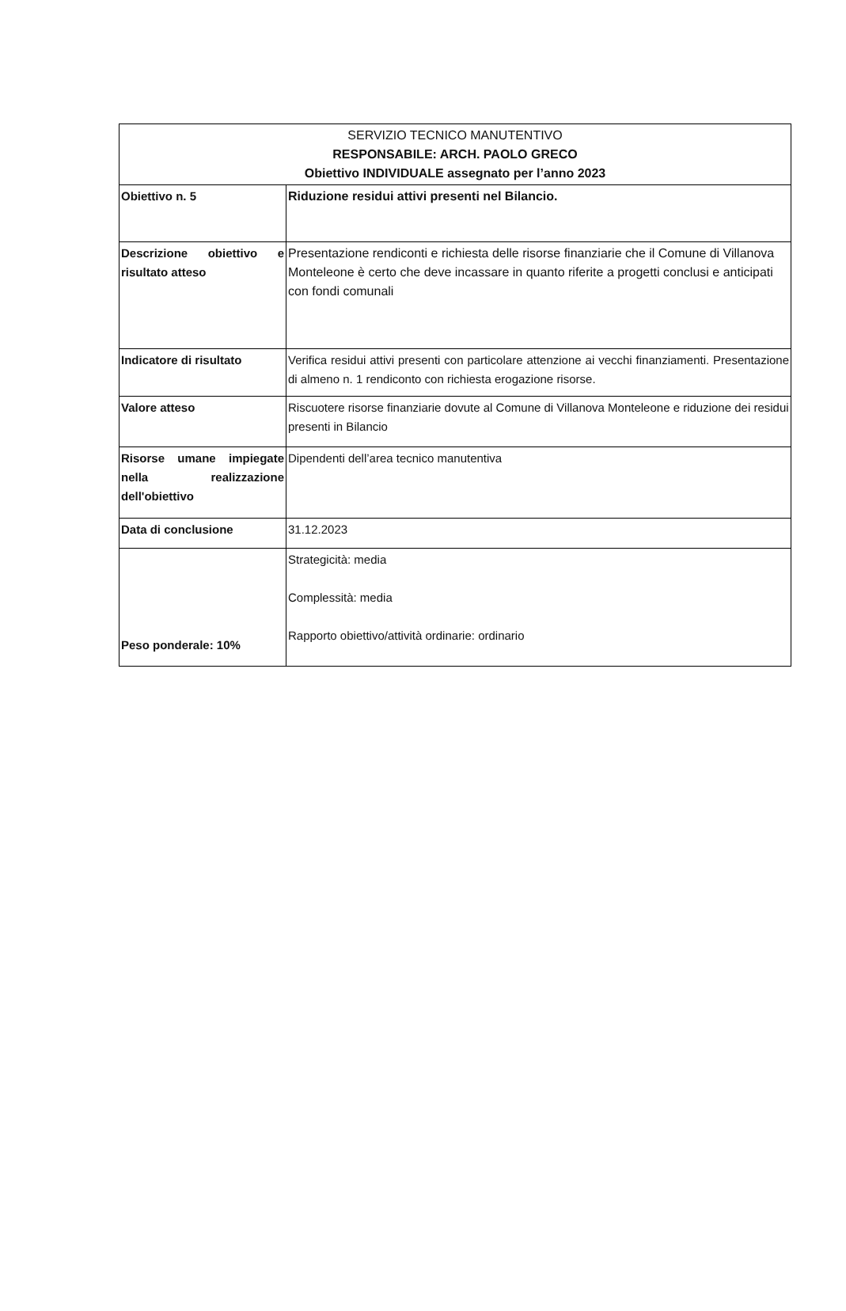| SERVIZIO TECNICO MANUTENTIVO RESPONSABILE: ARCH. PAOLO GRECO Obiettivo INDIVIDUALE assegnato per l’anno 2023 | |
| --- | --- |
| Obiettivo n. 5 | Riduzione residui attivi presenti nel Bilancio. |
| Descrizione obiettivo e risultato atteso | Presentazione rendiconti e richiesta delle risorse finanziarie che il Comune di Villanova Monteleone è certo che deve incassare in quanto riferite a progetti conclusi e anticipati con fondi comunali |
| Indicatore di risultato | Verifica residui attivi presenti con particolare attenzione ai vecchi finanziamenti. Presentazione di almeno n. 1 rendiconto con richiesta erogazione risorse. |
| Valore atteso | Riscuotere risorse finanziarie dovute al Comune di Villanova Monteleone e riduzione dei residui presenti in Bilancio |
| Risorse umane impiegate nella realizzazione dell'obiettivo | Dipendenti dell’area tecnico manutentiva |
| Data di conclusione | 31.12.2023 |
| Peso ponderale: 10% | Strategicità: media Complessità: media Rapporto obiettivo/attività ordinarie: ordinario |